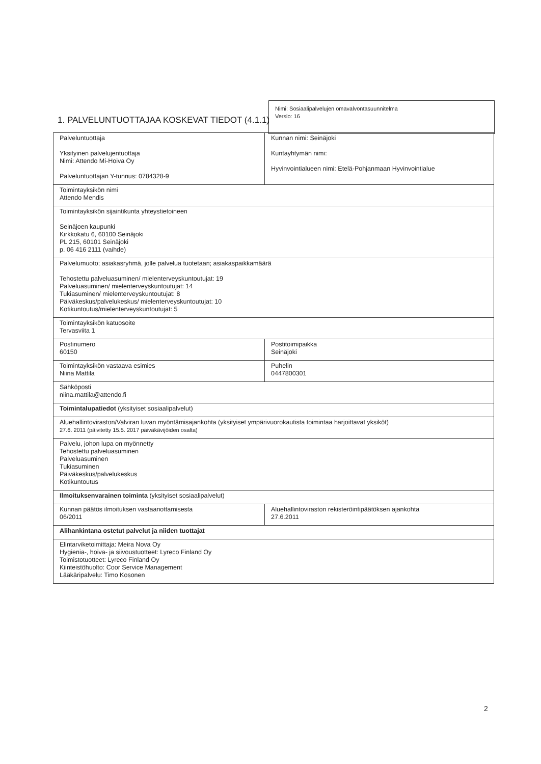Nimi: Sosiaalipalvelujen omavalvontasuunnitelma
Versio: 16
1. PALVELUNTUOTTAJAA KOSKEVAT TIEDOT (4.1.1)
| Palveluntuottaja Yksityinen palvelujentuottaja Nimi: Attendo Mi-Hoiva Oy Palveluntuottajan Y-tunnus: 0784328-9 | Kunnan nimi: Seinäjoki Kuntayhtymän nimi: Hyvinvointialueen nimi: Etelä-Pohjanmaan Hyvinvointialue |
| Toimintayksikön nimi Attendo Mendis | |
| Toimintayksikön sijaintikunta yhteystietoineen Seinäjoen kaupunki Kirkkokatu 6, 60100 Seinäjoki PL 215, 60101 Seinäjoki p. 06 416 2111 (vaihde) | |
| Palvelumuoto; asiakasryhmä, jolle palvelua tuotetaan; asiakaspaikkamäärä Tehostettu palveluasuminen/ mielenterveyskuntoutujat: 19 Palveluasuminen/ mielenterveyskuntoutujat: 14 Tukiasuminen/ mielenterveyskuntoutujat: 8 Päiväkeskus/palvelukeskus/ mielenterveyskuntoutujat: 10 Kotikuntoutus/mielenterveyskuntoutujat: 5 | |
| Toimintayksikön katuosoite Tervasviita 1 | |
| Postinumero 60150 | Postitoimipaikka Seinäjoki |
| Toimintayksikön vastaava esimies Niina Mattila | Puhelin 0447800301 |
| Sähköposti niina.mattila@attendo.fi | |
| Toimintalupatiedot (yksityiset sosiaalipalvelut) | |
| Aluehallintoviraston/Valviran luvan myöntämisajankohta (yksityiset ympärivuorokautista toimintaa harjoittavat yksiköt) 27.6. 2011 (päivitetty 15.5. 2017 päiväkävijöiden osalta) | |
| Palvelu, johon lupa on myönnetty Tehostettu palveluasuminen Palveluasuminen Tukiasuminen Päiväkeskus/palvelukeskus Kotikuntoutus | |
| Ilmoituksenvarainen toiminta (yksityiset sosiaalipalvelut) | |
| Kunnan päätös ilmoituksen vastaanottamisesta 06/2011 | Aluehallintoviraston rekisteröintipäätöksen ajankohta 27.6.2011 |
| Alihankintana ostetut palvelut ja niiden tuottajat | |
| Elintarviketoimittaja: Meira Nova Oy Hygienia-, hoiva- ja siivoustuotteet: Lyreco Finland Oy Toimistotuotteet: Lyreco Finland Oy Kiinteistöhuolto: Coor Service Management Lääkäripalvelu: Timo Kosonen | |
2